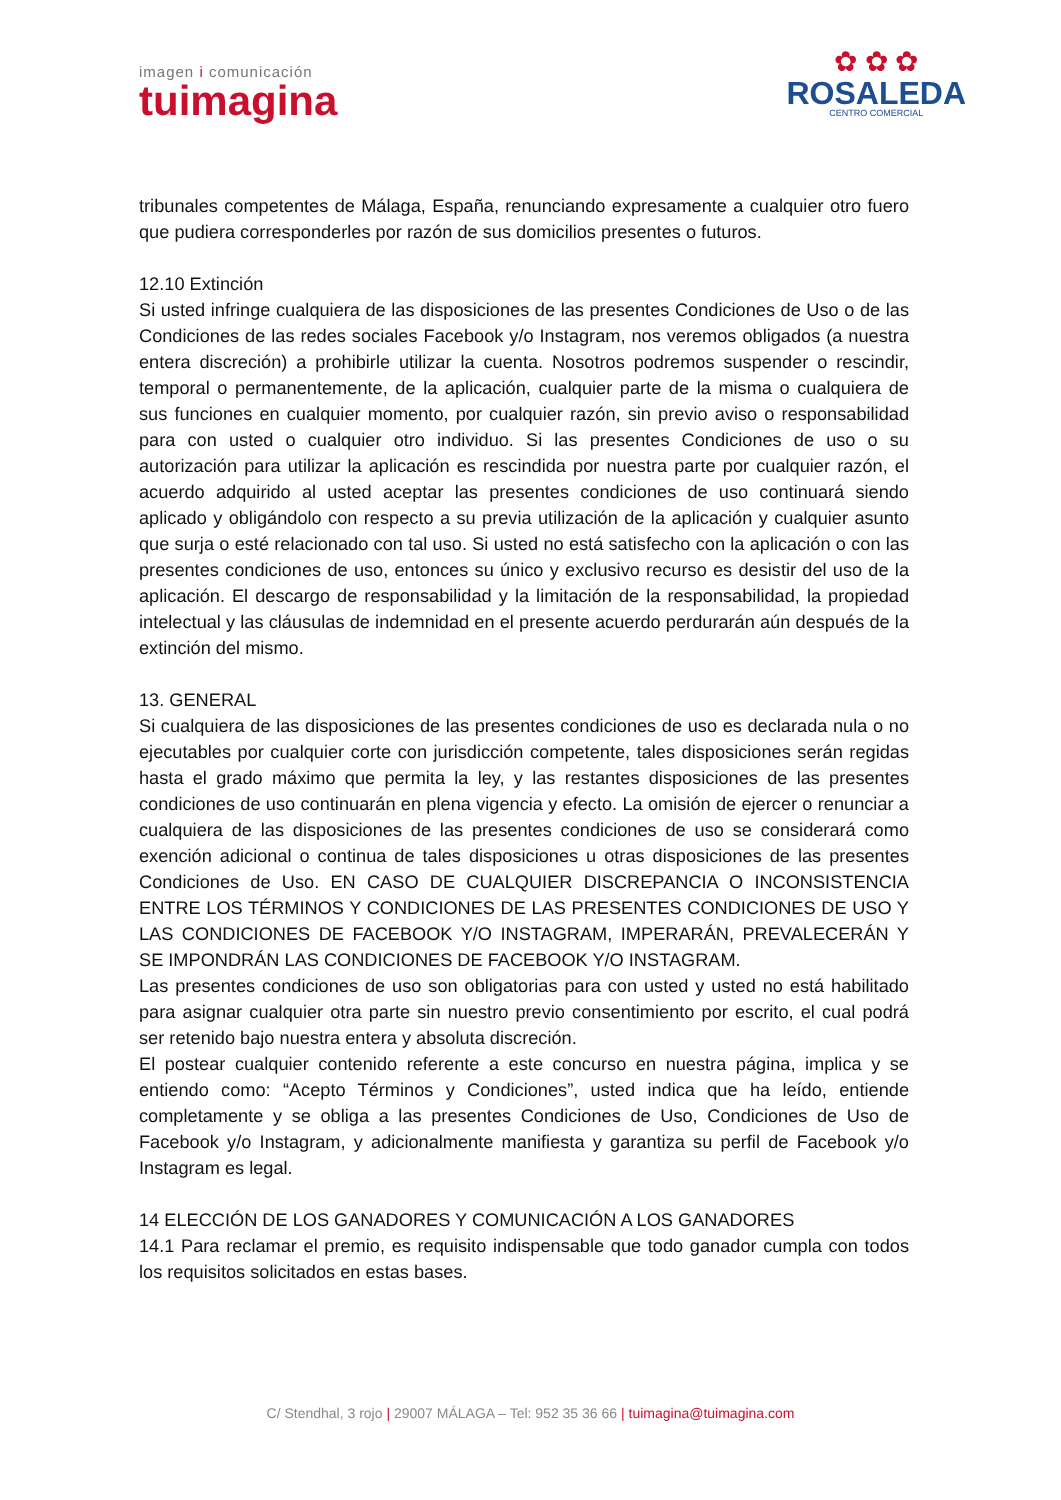imagen i comunicación
tuimagina
✿ ✿ ✿
ROSALEDA
CENTRO COMERCIAL
tribunales competentes de Málaga, España, renunciando expresamente a cualquier otro fuero que pudiera corresponderles por razón de sus domicilios presentes o futuros.
12.10 Extinción
Si usted infringe cualquiera de las disposiciones de las presentes Condiciones de Uso o de las Condiciones de las redes sociales Facebook y/o Instagram, nos veremos obligados (a nuestra entera discreción) a prohibirle utilizar la cuenta. Nosotros podremos suspender o rescindir, temporal o permanentemente, de la aplicación, cualquier parte de la misma o cualquiera de sus funciones en cualquier momento, por cualquier razón, sin previo aviso o responsabilidad para con usted o cualquier otro individuo. Si las presentes Condiciones de uso o su autorización para utilizar la aplicación es rescindida por nuestra parte por cualquier razón, el acuerdo adquirido al usted aceptar las presentes condiciones de uso continuará siendo aplicado y obligándolo con respecto a su previa utilización de la aplicación y cualquier asunto que surja o esté relacionado con tal uso. Si usted no está satisfecho con la aplicación o con las presentes condiciones de uso, entonces su único y exclusivo recurso es desistir del uso de la aplicación. El descargo de responsabilidad y la limitación de la responsabilidad, la propiedad intelectual y las cláusulas de indemnidad en el presente acuerdo perdurarán aún después de la extinción del mismo.
13. GENERAL
Si cualquiera de las disposiciones de las presentes condiciones de uso es declarada nula o no ejecutables por cualquier corte con jurisdicción competente, tales disposiciones serán regidas hasta el grado máximo que permita la ley, y las restantes disposiciones de las presentes condiciones de uso continuarán en plena vigencia y efecto. La omisión de ejercer o renunciar a cualquiera de las disposiciones de las presentes condiciones de uso se considerará como exención adicional o continua de tales disposiciones u otras disposiciones de las presentes Condiciones de Uso. EN CASO DE CUALQUIER DISCREPANCIA O INCONSISTENCIA ENTRE LOS TÉRMINOS Y CONDICIONES DE LAS PRESENTES CONDICIONES DE USO Y LAS CONDICIONES DE FACEBOOK Y/O INSTAGRAM, IMPERARÁN, PREVALECERÁN Y SE IMPONDRÁN LAS CONDICIONES DE FACEBOOK Y/O INSTAGRAM.
Las presentes condiciones de uso son obligatorias para con usted y usted no está habilitado para asignar cualquier otra parte sin nuestro previo consentimiento por escrito, el cual podrá ser retenido bajo nuestra entera y absoluta discreción.
El postear cualquier contenido referente a este concurso en nuestra página, implica y se entiendo como: “Acepto Términos y Condiciones”, usted indica que ha leído, entiende completamente y se obliga a las presentes Condiciones de Uso, Condiciones de Uso de Facebook y/o Instagram, y adicionalmente manifiesta y garantiza su perfil de Facebook y/o Instagram es legal.
14 ELECCIÓN DE LOS GANADORES Y COMUNICACIÓN A LOS GANADORES
14.1 Para reclamar el premio, es requisito indispensable que todo ganador cumpla con todos los requisitos solicitados en estas bases.
C/ Stendhal, 3 rojo | 29007 MÁLAGA – Tel: 952 35 36 66 | tuimagina@tuimagina.com